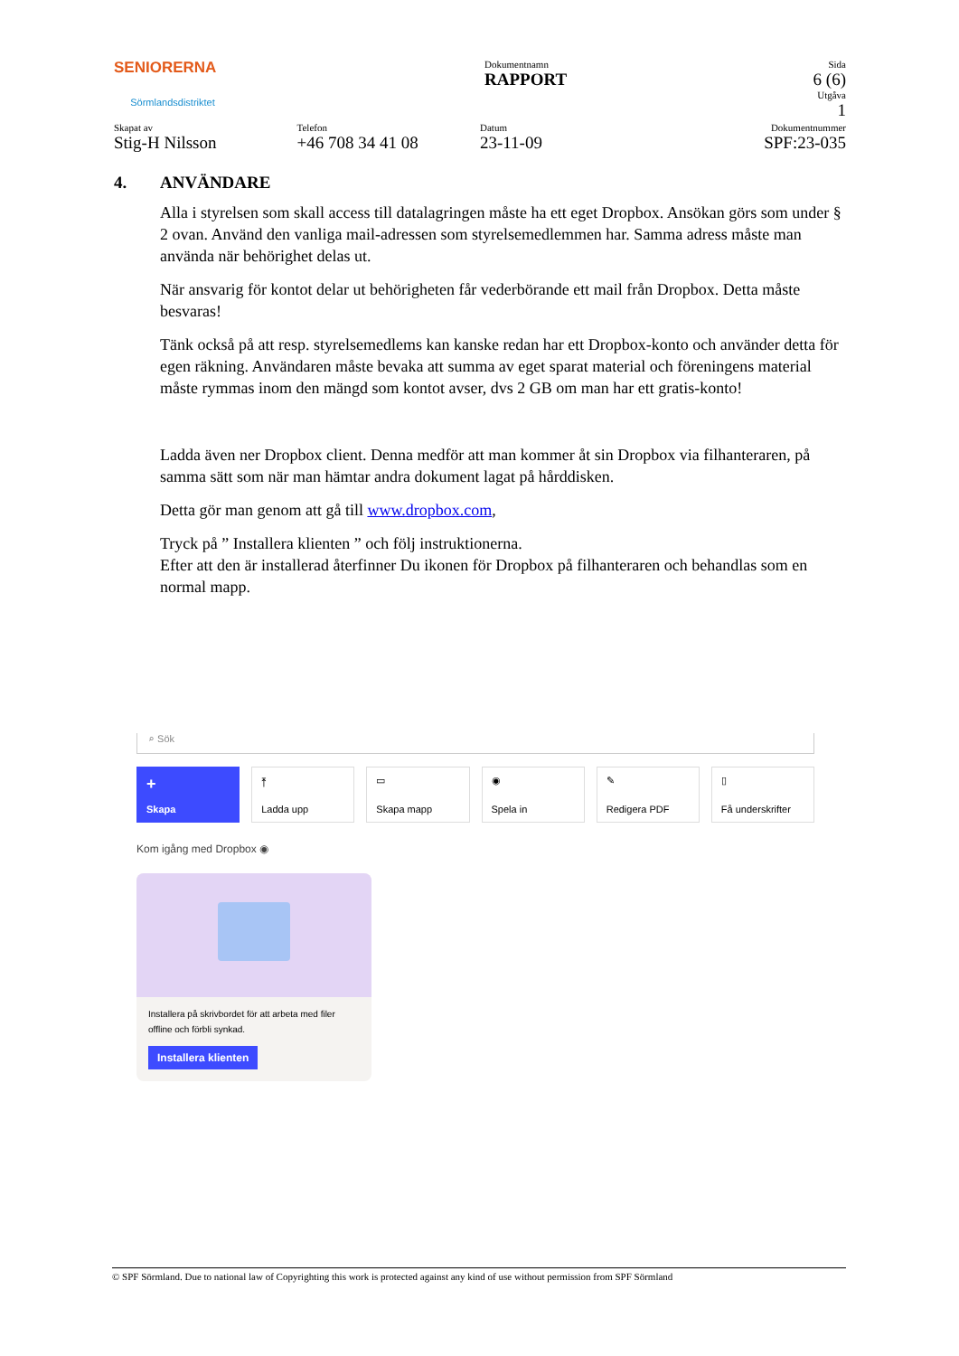SENIORERNA
Sörmlandsdistriktet
Dokumentnamn
RAPPORT
Sida
6 (6)
Utgåva
1
Skapat av
Stig-H Nilsson
Telefon
+46 708 34 41 08
Datum
23-11-09
Dokumentnummer
SPF:23-035
4. ANVÄNDARE
Alla i styrelsen som skall access till datalagringen måste ha ett eget Dropbox. Ansökan görs som under § 2 ovan. Använd den vanliga mail-adressen som styrelsemedlemmen har. Samma adress måste man använda när behörighet delas ut.
När ansvarig för kontot delar ut behörigheten får vederbörande ett mail från Dropbox. Detta måste besvaras!
Tänk också på att resp. styrelsemedlems kan kanske redan har ett Dropbox-konto och använder detta för egen räkning. Användaren måste bevaka att summa av eget sparat material och föreningens material måste rymmas inom den mängd som kontot avser, dvs 2 GB om man har ett gratis-konto!
Ladda även ner Dropbox client. Denna medför att man kommer åt sin Dropbox via filhanteraren, på samma sätt som när man hämtar andra dokument lagat på hårddisken.
Detta gör man genom att gå till www.dropbox.com,
Tryck på ” Installera klienten ” och följ instruktionerna.
Efter att den är installerad återfinner Du ikonen för Dropbox på filhanteraren och behandlas som en normal mapp.
⌕ Sök
+
Skapa
⤒
Ladda upp
▭
Skapa mapp
◉
Spela in
✎
Redigera PDF
▯
Få underskrifter
Kom igång med Dropbox ◉
Installera på skrivbordet för att arbeta med filer offline och förbli synkad.
Installera klienten
© SPF Sörmland. Due to national law of Copyrighting this work is protected against any kind of use without permission from SPF Sörmland